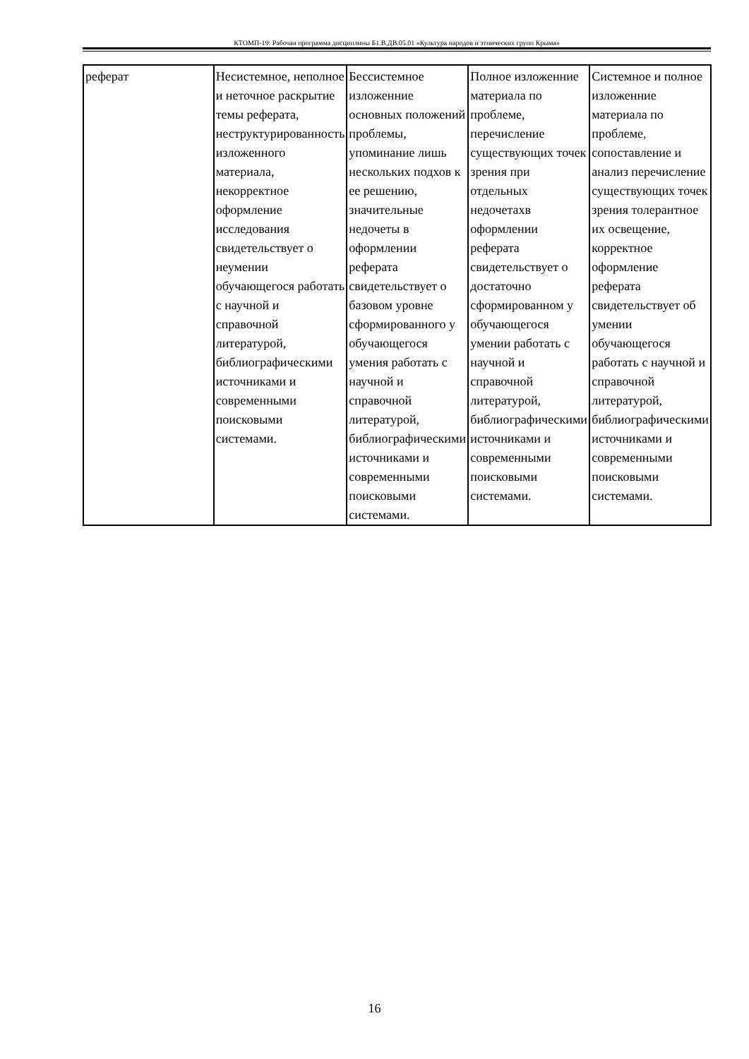КТОМП-19: Рабочая программа дисциплины Б1.В.ДВ.05.01 «Культура народов и этнических групп Крыма»
| реферат | Несистемное, неполное и неточное раскрытие темы реферата, неструктурированность изложенного материала, некорректное оформление исследования свидетельствует о неумении обучающегося работать с научной и справочной литературой, библиографическими источниками и современными поисковыми системами. | Бессистемное изложенние основных положений проблемы, упоминание лишь нескольких подхов к ее решению, значительные недочеты в оформлении реферата свидетельствует о базовом уровне сформированного у обучающегося умения работать с научной и справочной литературой, библиографическими источниками и современными поисковыми системами. | Полное изложенние материала по проблеме, перечисление существующих точек зрения при отдельных недочетахв оформлении реферата свидетельствует о достаточно сформированном у обучающегося умении работать с научной и справочной литературой, библиографическими источниками и современными поисковыми системами. | Системное и полное изложенние материала по проблеме, сопоставление и анализ перечисление существующих точек зрения толерантное их освещение, корректное оформление реферата свидетельствует об умении обучающегося работать с научной и справочной литературой, библиографическими источниками и современными поисковыми системами. |
16